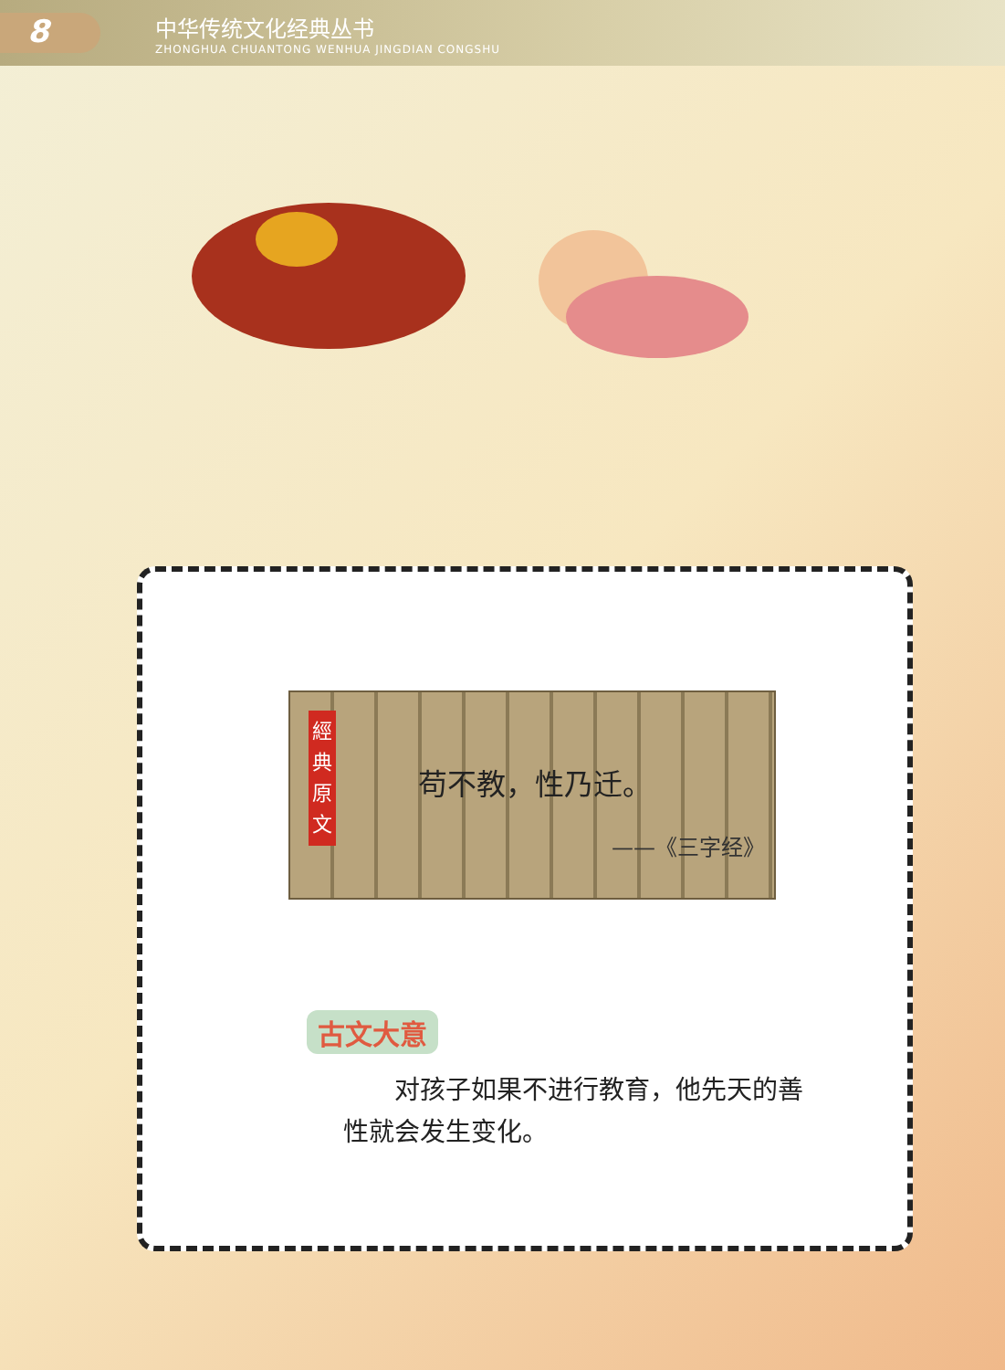8
中华传统文化经典丛书
ZHONGHUA CHUANTONG WENHUA JINGDIAN CONGSHU
經 典 原 文
苟不教，性乃迁。
——《三字经》
古文大意
对孩子如果不进行教育，他先天的善性就会发生变化。